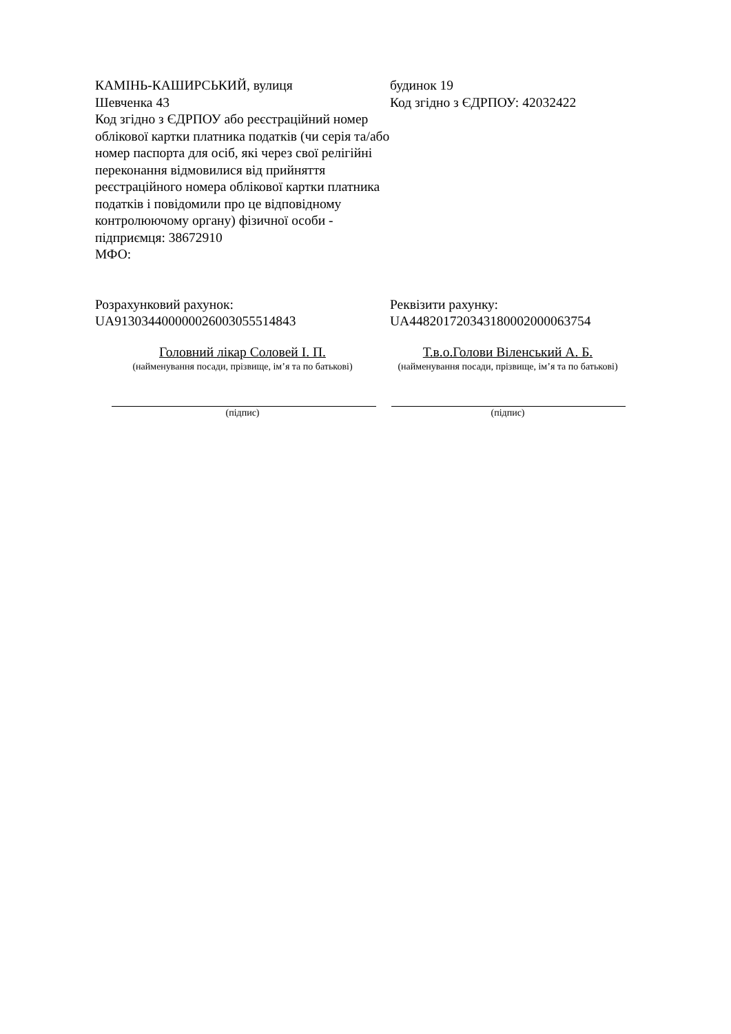КАМІНЬ-КАШИРСЬКИЙ, вулиця
Шевченка 43
Код згідно з ЄДРПОУ або реєстраційний номер облікової картки платника податків (чи серія та/або номер паспорта для осіб, які через свої релігійні переконання відмовилися від прийняття реєстраційного номера облікової картки платника податків і повідомили про це відповідному контролюючому органу) фізичної особи - підприємця: 38672910
МФО:
будинок 19
Код згідно з ЄДРПОУ: 42032422
Розрахунковий рахунок:
UA913034400000026003055514843
Реквізити рахунку:
UA448201720343180002000063754
Головний лікар Соловей І. П.
(найменування посади, прізвище, ім’я та по батькові)
Т.в.о.Голови Віленський А. Б.
(найменування посади, прізвище, ім’я та по батькові)
(підпис) (підпис)